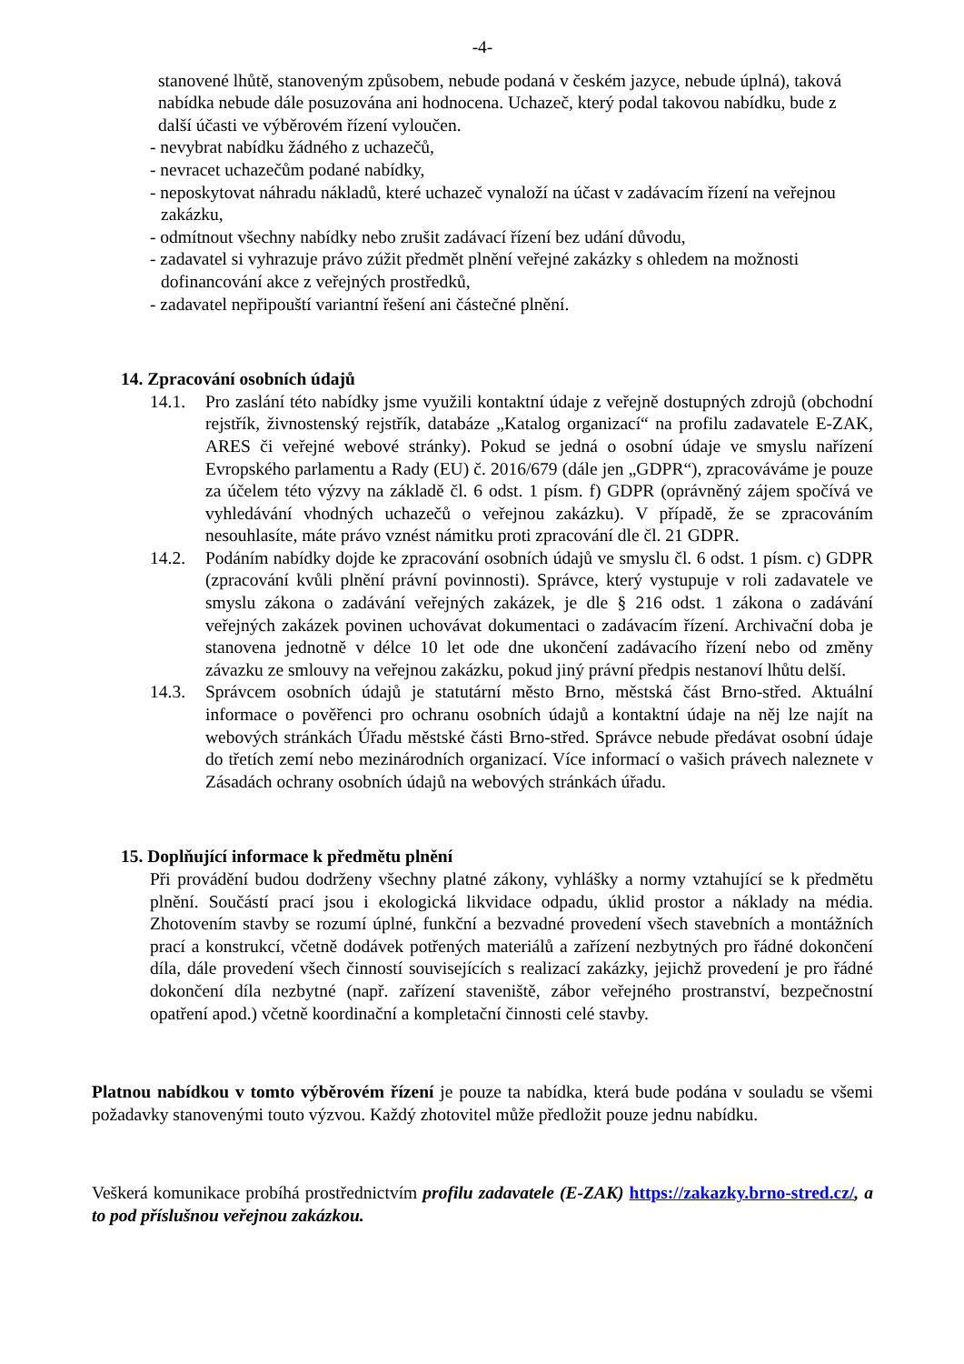-4-
stanovené lhůtě, stanoveným způsobem, nebude podaná v českém jazyce, nebude úplná), taková nabídka nebude dále posuzována ani hodnocena. Uchazeč, který podal takovou nabídku, bude z další účasti ve výběrovém řízení vyloučen.
- nevybrat nabídku žádného z uchazečů,
- nevracet uchazečům podané nabídky,
- neposkytovat náhradu nákladů, které uchazeč vynaloží na účast v zadávacím řízení na veřejnou zakázku,
- odmítnout všechny nabídky nebo zrušit zadávací řízení bez udání důvodu,
- zadavatel si vyhrazuje právo zúžit předmět plnění veřejné zakázky s ohledem na možnosti dofinancování akce z veřejných prostředků,
- zadavatel nepřipouští variantní řešení ani částečné plnění.
14. Zpracování osobních údajů
14.1. Pro zaslání této nabídky jsme využili kontaktní údaje z veřejně dostupných zdrojů (obchodní rejstřík, živnostenský rejstřík, databáze „Katalog organizací“ na profilu zadavatele E-ZAK, ARES či veřejné webové stránky). Pokud se jedná o osobní údaje ve smyslu nařízení Evropského parlamentu a Rady (EU) č. 2016/679 (dále jen „GDPR“), zpracováváme je pouze za účelem této výzvy na základě čl. 6 odst. 1 písm. f) GDPR (oprávněný zájem spočívá ve vyhledávání vhodných uchazečů o veřejnou zakázku). V případě, že se zpracováním nesouhlasíte, máte právo vznést námitku proti zpracování dle čl. 21 GDPR.
14.2. Podáním nabídky dojde ke zpracování osobních údajů ve smyslu čl. 6 odst. 1 písm. c) GDPR (zpracování kvůli plnění právní povinnosti). Správce, který vystupuje v roli zadavatele ve smyslu zákona o zadávání veřejných zakázek, je dle § 216 odst. 1 zákona o zadávání veřejných zakázek povinen uchovávat dokumentaci o zadávacím řízení. Archivační doba je stanovena jednotně v délce 10 let ode dne ukončení zadávacího řízení nebo od změny závazku ze smlouvy na veřejnou zakázku, pokud jiný právní předpis nestanoví lhůtu delší.
14.3. Správcem osobních údajů je statutární město Brno, městská část Brno-střed. Aktuální informace o pověřenci pro ochranu osobních údajů a kontaktní údaje na něj lze najít na webových stránkách Úřadu městské části Brno-střed. Správce nebude předávat osobní údaje do třetích zemí nebo mezinárodních organizací. Více informací o vašich právech naleznete v Zásadách ochrany osobních údajů na webových stránkách úřadu.
15. Doplňující informace k předmětu plnění
Při provádění budou dodrženy všechny platné zákony, vyhlášky a normy vztahující se k předmětu plnění. Součástí prací jsou i ekologická likvidace odpadu, úklid prostor a náklady na média. Zhotovením stavby se rozumí úplné, funkční a bezvadné provedení všech stavebních a montážních prací a konstrukcí, včetně dodávek potřených materiálů a zařízení nezbytných pro řádné dokončení díla, dále provedení všech činností souvisejících s realizací zakázky, jejichž provedení je pro řádné dokončení díla nezbytné (např. zařízení staveniště, zábor veřejného prostranství, bezpečnostní opatření apod.) včetně koordinační a kompletační činnosti celé stavby.
Platnou nabídkou v tomto výběrovém řízení je pouze ta nabídka, která bude podána v souladu se všemi požadavky stanovenými touto výzvou. Každý zhotovitel může předložit pouze jednu nabídku.
Veškerá komunikace probíhá prostřednictvím profilu zadavatele (E-ZAK) https://zakazky.brno-stred.cz/, a to pod příslušnou veřejnou zakázkou.